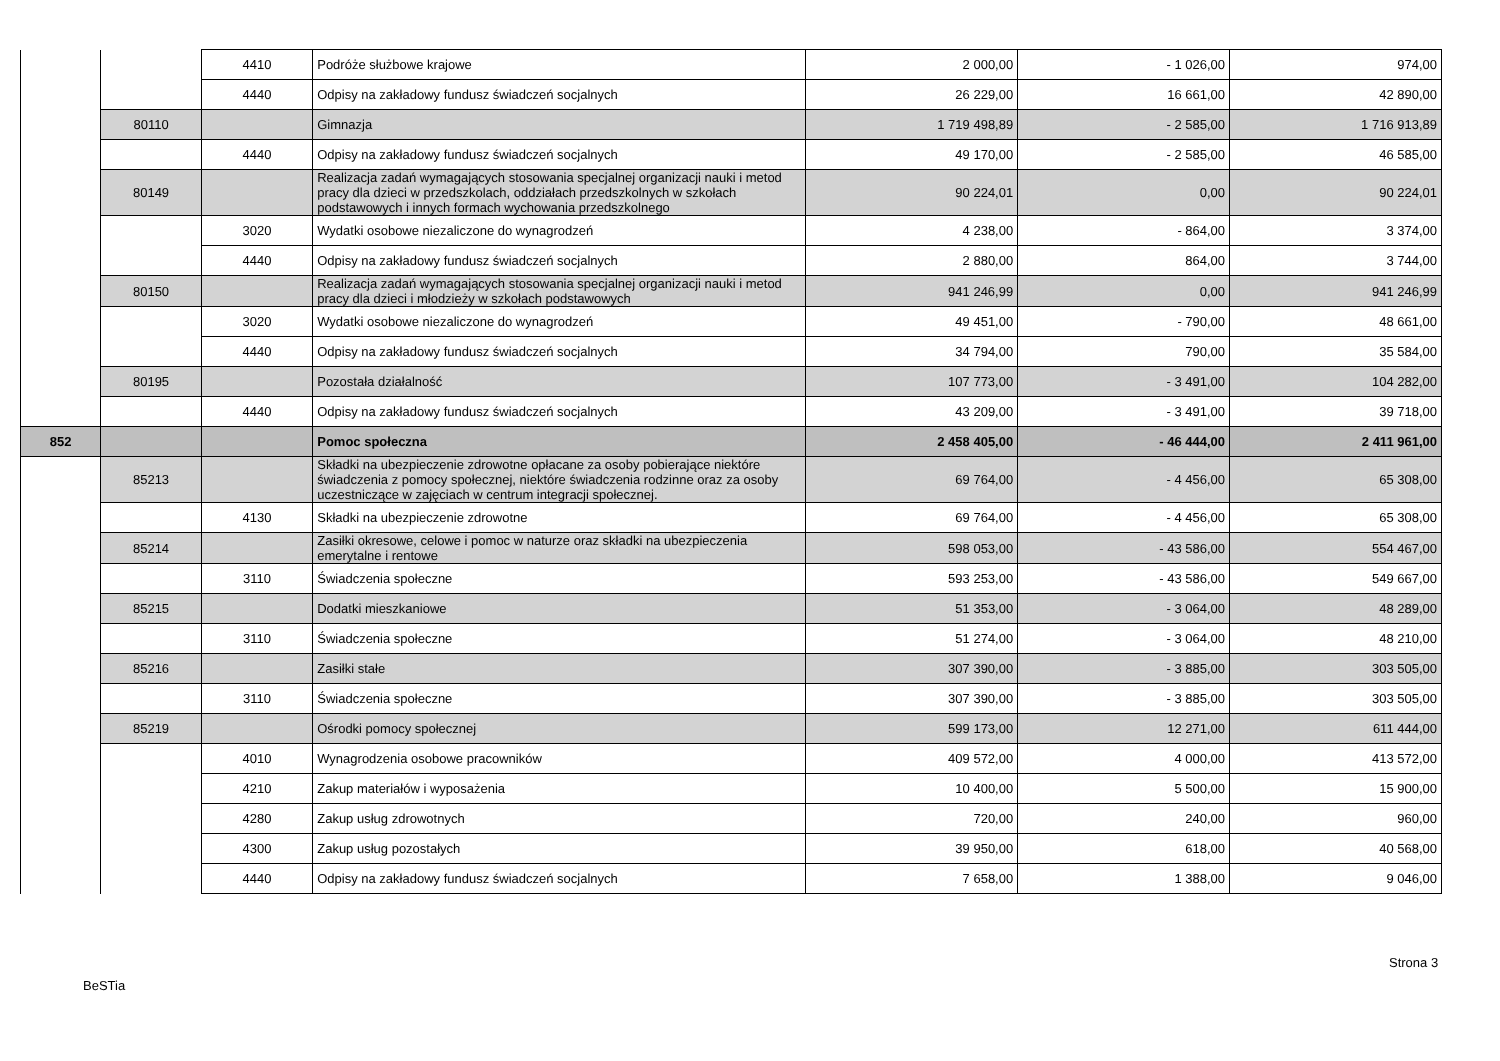| | | 4410 | Podróże służbowe krajowe | 2 000,00 | - 1 026,00 | 974,00 |
| | | 4440 | Odpisy na zakładowy fundusz świadczeń socjalnych | 26 229,00 | 16 661,00 | 42 890,00 |
| | 80110 | | Gimnazja | 1 719 498,89 | - 2 585,00 | 1 716 913,89 |
| | | 4440 | Odpisy na zakładowy fundusz świadczeń socjalnych | 49 170,00 | - 2 585,00 | 46 585,00 |
| | 80149 | | Realizacja zadań wymagających stosowania specjalnej organizacji nauki i metod pracy dla dzieci w przedszkolach, oddziałach przedszkolnych w szkołach podstawowych i innych formach wychowania przedszkolnego | 90 224,01 | 0,00 | 90 224,01 |
| | | 3020 | Wydatki osobowe niezaliczone do wynagrodzeń | 4 238,00 | - 864,00 | 3 374,00 |
| | | 4440 | Odpisy na zakładowy fundusz świadczeń socjalnych | 2 880,00 | 864,00 | 3 744,00 |
| | 80150 | | Realizacja zadań wymagających stosowania specjalnej organizacji nauki i metod pracy dla dzieci i młodzieży w szkołach podstawowych | 941 246,99 | 0,00 | 941 246,99 |
| | | 3020 | Wydatki osobowe niezaliczone do wynagrodzeń | 49 451,00 | - 790,00 | 48 661,00 |
| | | 4440 | Odpisy na zakładowy fundusz świadczeń socjalnych | 34 794,00 | 790,00 | 35 584,00 |
| | 80195 | | Pozostała działalność | 107 773,00 | - 3 491,00 | 104 282,00 |
| | | 4440 | Odpisy na zakładowy fundusz świadczeń socjalnych | 43 209,00 | - 3 491,00 | 39 718,00 |
| 852 | | | Pomoc społeczna | 2 458 405,00 | - 46 444,00 | 2 411 961,00 |
| | 85213 | | Składki na ubezpieczenie zdrowotne opłacane za osoby pobierające niektóre świadczenia z pomocy społecznej, niektóre świadczenia rodzinne oraz za osoby uczestniczące w zajęciach w centrum integracji społecznej. | 69 764,00 | - 4 456,00 | 65 308,00 |
| | | 4130 | Składki na ubezpieczenie zdrowotne | 69 764,00 | - 4 456,00 | 65 308,00 |
| | 85214 | | Zasiłki okresowe, celowe i pomoc w naturze oraz składki na ubezpieczenia emerytalne i rentowe | 598 053,00 | - 43 586,00 | 554 467,00 |
| | | 3110 | Świadczenia społeczne | 593 253,00 | - 43 586,00 | 549 667,00 |
| | 85215 | | Dodatki mieszkaniowe | 51 353,00 | - 3 064,00 | 48 289,00 |
| | | 3110 | Świadczenia społeczne | 51 274,00 | - 3 064,00 | 48 210,00 |
| | 85216 | | Zasiłki stałe | 307 390,00 | - 3 885,00 | 303 505,00 |
| | | 3110 | Świadczenia społeczne | 307 390,00 | - 3 885,00 | 303 505,00 |
| | 85219 | | Ośrodki pomocy społecznej | 599 173,00 | 12 271,00 | 611 444,00 |
| | | 4010 | Wynagrodzenia osobowe pracowników | 409 572,00 | 4 000,00 | 413 572,00 |
| | | 4210 | Zakup materiałów i wyposażenia | 10 400,00 | 5 500,00 | 15 900,00 |
| | | 4280 | Zakup usług zdrowotnych | 720,00 | 240,00 | 960,00 |
| | | 4300 | Zakup usług pozostałych | 39 950,00 | 618,00 | 40 568,00 |
| | | 4440 | Odpisy na zakładowy fundusz świadczeń socjalnych | 7 658,00 | 1 388,00 | 9 046,00 |
Strona 3
BeSTia